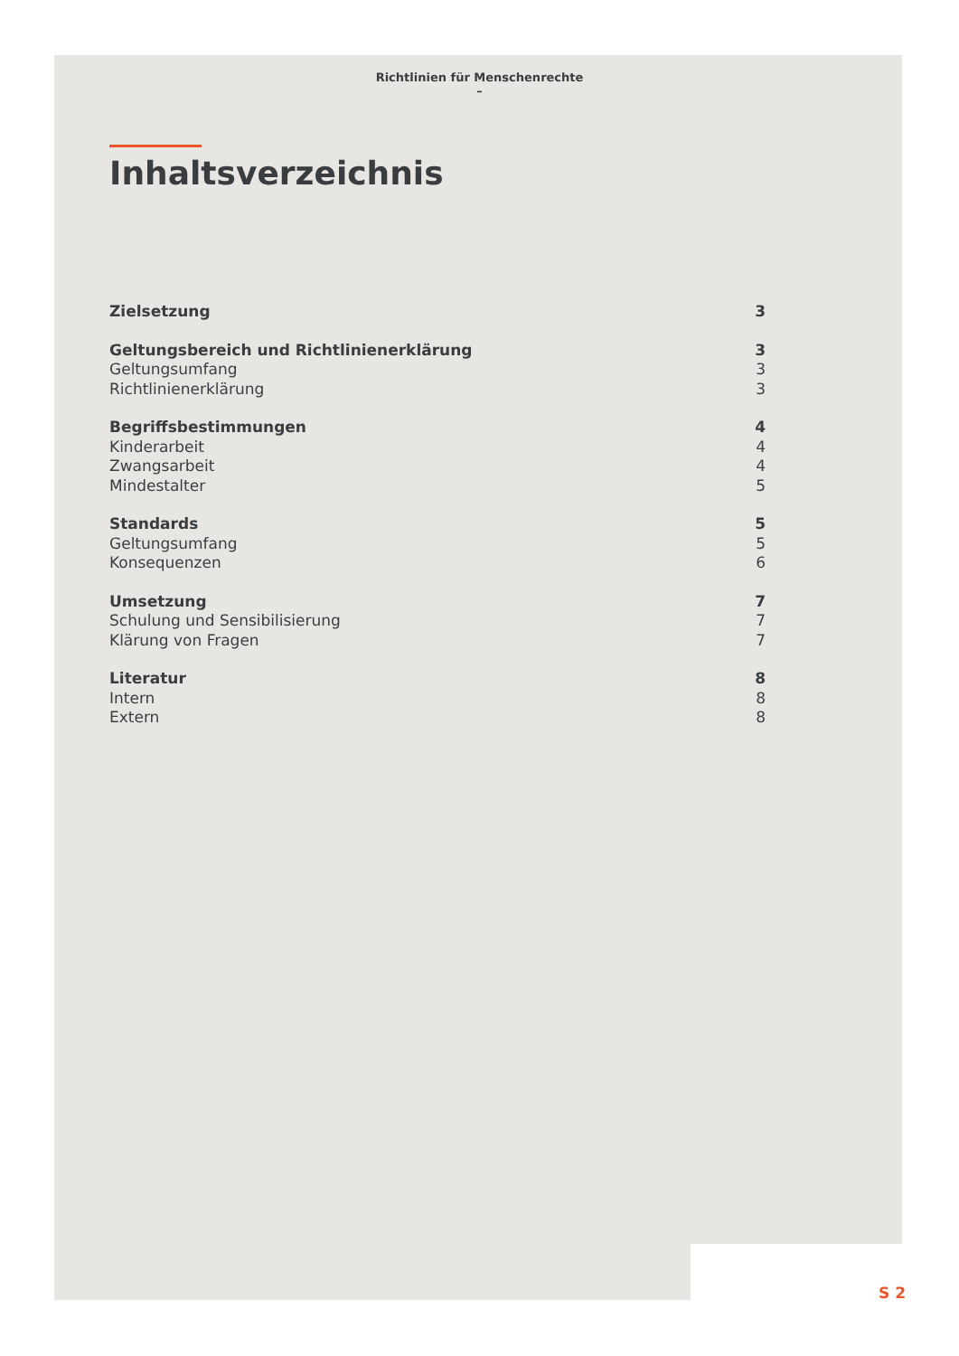Richtlinien für Menschenrechte
–
Inhaltsverzeichnis
Zielsetzung 3
Geltungsbereich und Richtlinienerklärung 3
Geltungsumfang 3
Richtlinienerklärung 3
Begriffsbestimmungen 4
Kinderarbeit 4
Zwangsarbeit 4
Mindestalter 5
Standards 5
Geltungsumfang 5
Konsequenzen 6
Umsetzung 7
Schulung und Sensibilisierung 7
Klärung von Fragen 7
Literatur 8
Intern 8
Extern 8
S 2